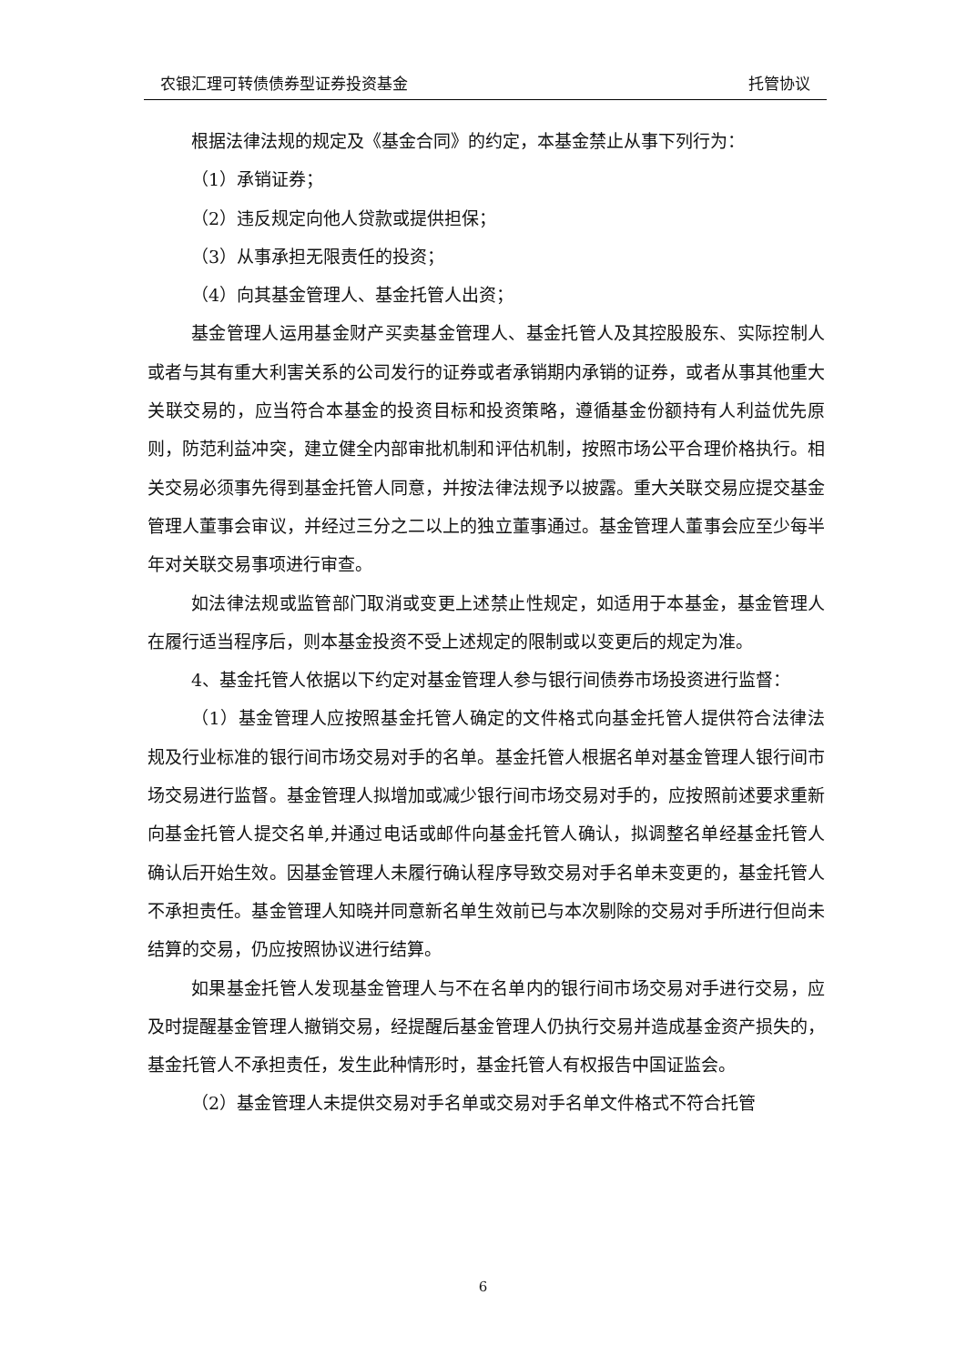农银汇理可转债债券型证券投资基金 托管协议
根据法律法规的规定及《基金合同》的约定，本基金禁止从事下列行为：
（1）承销证券；
（2）违反规定向他人贷款或提供担保；
（3）从事承担无限责任的投资；
（4）向其基金管理人、基金托管人出资；
基金管理人运用基金财产买卖基金管理人、基金托管人及其控股股东、实际控制人或者与其有重大利害关系的公司发行的证券或者承销期内承销的证券，或者从事其他重大关联交易的，应当符合本基金的投资目标和投资策略，遵循基金份额持有人利益优先原则，防范利益冲突，建立健全内部审批机制和评估机制，按照市场公平合理价格执行。相关交易必须事先得到基金托管人同意，并按法律法规予以披露。重大关联交易应提交基金管理人董事会审议，并经过三分之二以上的独立董事通过。基金管理人董事会应至少每半年对关联交易事项进行审查。
如法律法规或监管部门取消或变更上述禁止性规定，如适用于本基金，基金管理人在履行适当程序后，则本基金投资不受上述规定的限制或以变更后的规定为准。
4、基金托管人依据以下约定对基金管理人参与银行间债券市场投资进行监督：
（1）基金管理人应按照基金托管人确定的文件格式向基金托管人提供符合法律法规及行业标准的银行间市场交易对手的名单。基金托管人根据名单对基金管理人银行间市场交易进行监督。基金管理人拟增加或减少银行间市场交易对手的，应按照前述要求重新向基金托管人提交名单,并通过电话或邮件向基金托管人确认，拟调整名单经基金托管人确认后开始生效。因基金管理人未履行确认程序导致交易对手名单未变更的，基金托管人不承担责任。基金管理人知晓并同意新名单生效前已与本次剔除的交易对手所进行但尚未结算的交易，仍应按照协议进行结算。
如果基金托管人发现基金管理人与不在名单内的银行间市场交易对手进行交易，应及时提醒基金管理人撤销交易，经提醒后基金管理人仍执行交易并造成基金资产损失的，基金托管人不承担责任，发生此种情形时，基金托管人有权报告中国证监会。
（2）基金管理人未提供交易对手名单或交易对手名单文件格式不符合托管
6